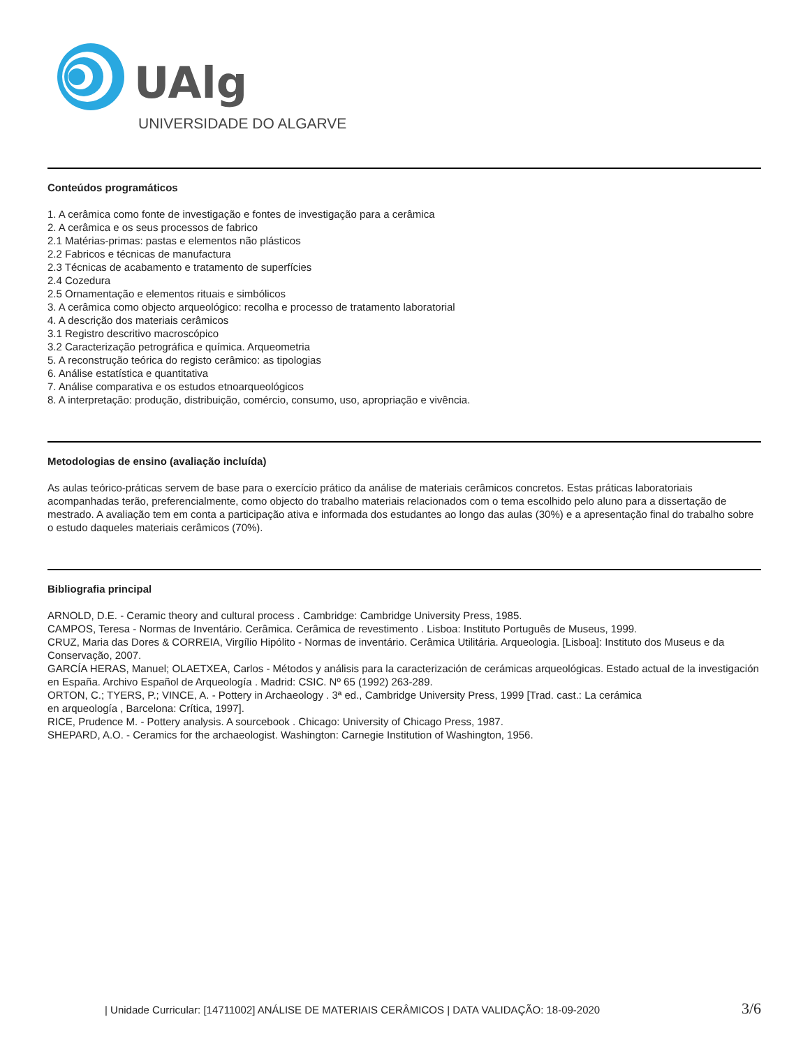UAlg
UNIVERSIDADE DO ALGARVE
Conteúdos programáticos
1. A cerâmica como fonte de investigação e fontes de investigação para a cerâmica
2. A cerâmica e os seus processos de fabrico
2.1 Matérias-primas: pastas e elementos não plásticos
2.2 Fabricos e técnicas de manufactura
2.3 Técnicas de acabamento e tratamento de superfícies
2.4 Cozedura
2.5 Ornamentação e elementos rituais e simbólicos
3. A cerâmica como objecto arqueológico: recolha e processo de tratamento laboratorial
4. A descrição dos materiais cerâmicos
3.1 Registro descritivo macroscópico
3.2 Caracterização petrográfica e química. Arqueometria
5. A reconstrução teórica do registo cerâmico: as tipologias
6. Análise estatística e quantitativa
7. Análise comparativa e os estudos etnoarqueológicos
8. A interpretação: produção, distribuição, comércio, consumo, uso, apropriação e vivência.
Metodologias de ensino (avaliação incluída)
As aulas teórico-práticas servem de base para o exercício prático da análise de materiais cerâmicos concretos. Estas práticas laboratoriais acompanhadas terão, preferencialmente, como objecto do trabalho materiais relacionados com o tema escolhido pelo aluno para a dissertação de mestrado. A avaliação tem em conta a participação ativa e informada dos estudantes ao longo das aulas (30%) e a apresentação final do trabalho sobre o estudo daqueles materiais cerâmicos (70%).
Bibliografia principal
ARNOLD, D.E. - Ceramic theory and cultural process . Cambridge: Cambridge University Press, 1985.
CAMPOS, Teresa - Normas de Inventário. Cerâmica. Cerâmica de revestimento . Lisboa: Instituto Português de Museus, 1999.
CRUZ, Maria das Dores & CORREIA, Virgílio Hipólito - Normas de inventário. Cerâmica Utilitária. Arqueologia. [Lisboa]: Instituto dos Museus e da Conservação, 2007.
GARCÍA HERAS, Manuel; OLAETXEA, Carlos - Métodos y análisis para la caracterización de cerámicas arqueológicas. Estado actual de la investigación en España. Archivo Español de Arqueología . Madrid: CSIC. Nº 65 (1992) 263-289.
ORTON, C.; TYERS, P.; VINCE, A. - Pottery in Archaeology . 3ª ed., Cambridge University Press, 1999 [Trad. cast.: La cerámica
en arqueología , Barcelona: Crítica, 1997].
RICE, Prudence M. - Pottery analysis. A sourcebook . Chicago: University of Chicago Press, 1987.
SHEPARD, A.O. - Ceramics for the archaeologist. Washington: Carnegie Institution of Washington, 1956.
| Unidade Curricular: [14711002] ANÁLISE DE MATERIAIS CERÂMICOS | DATA VALIDAÇÃO: 18-09-2020 3/6